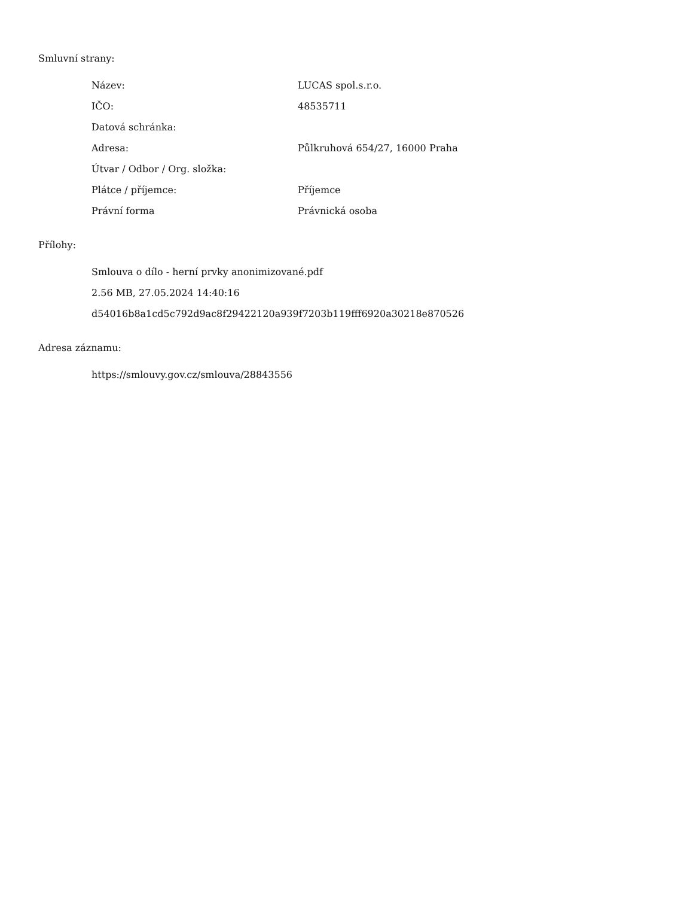Smluvní strany:
| Název: | LUCAS spol.s.r.o. |
| IČO: | 48535711 |
| Datová schránka: | |
| Adresa: | Půlkruhová 654/27, 16000 Praha |
| Útvar / Odbor / Org. složka: | |
| Plátce / příjemce: | Příjemce |
| Právní forma | Právnická osoba |
Přílohy:
Smlouva o dílo - herní prvky anonimizované.pdf
2.56 MB, 27.05.2024 14:40:16
d54016b8a1cd5c792d9ac8f29422120a939f7203b119fff6920a30218e870526
Adresa záznamu:
https://smlouvy.gov.cz/smlouva/28843556